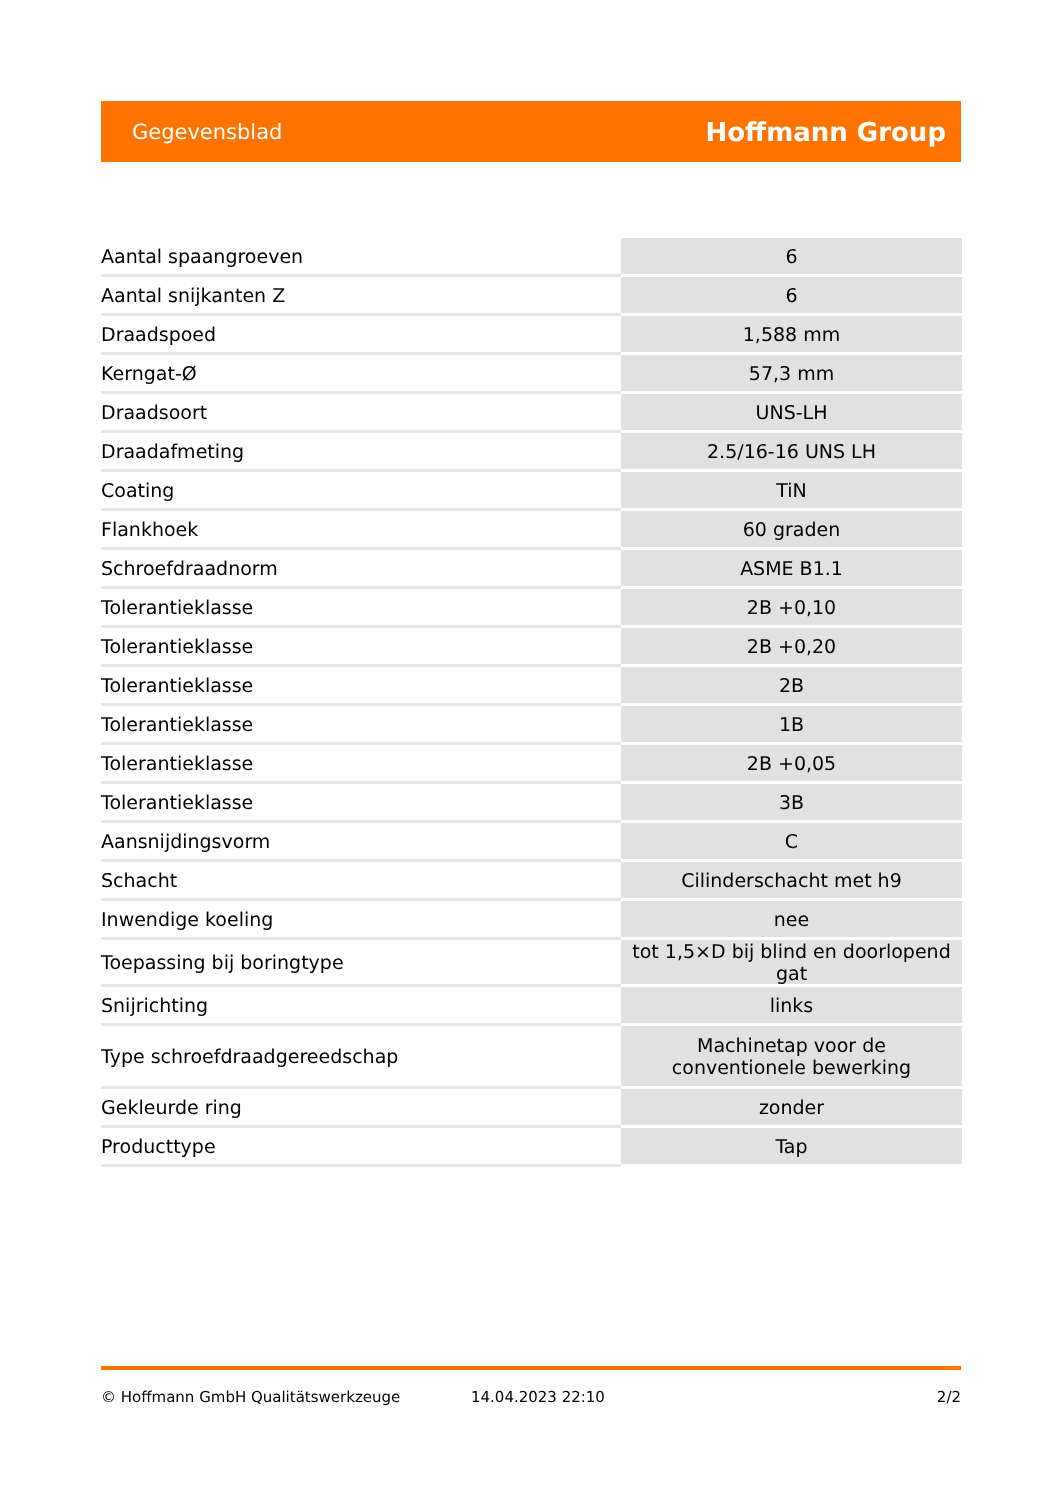Gegevensblad Hoffmann Group
| Aantal spaangroeven | 6 |
| Aantal snijkanten Z | 6 |
| Draadspoed | 1,588 mm |
| Kerngat-Ø | 57,3 mm |
| Draadsoort | UNS-LH |
| Draadafmeting | 2.5/16-16 UNS LH |
| Coating | TiN |
| Flankhoek | 60 graden |
| Schroefdraadnorm | ASME B1.1 |
| Tolerantieklasse | 2B +0,10 |
| Tolerantieklasse | 2B +0,20 |
| Tolerantieklasse | 2B |
| Tolerantieklasse | 1B |
| Tolerantieklasse | 2B +0,05 |
| Tolerantieklasse | 3B |
| Aansnijdingsvorm | C |
| Schacht | Cilinderschacht met h9 |
| Inwendige koeling | nee |
| Toepassing bij boringtype | tot 1,5×D bij blind en doorlopend gat |
| Snijrichting | links |
| Type schroefdraadgereedschap | Machinetap voor de conventionele bewerking |
| Gekleurde ring | zonder |
| Producttype | Tap |
© Hoffmann GmbH Qualitätswerkzeuge 14.04.2023 22:10 2/2